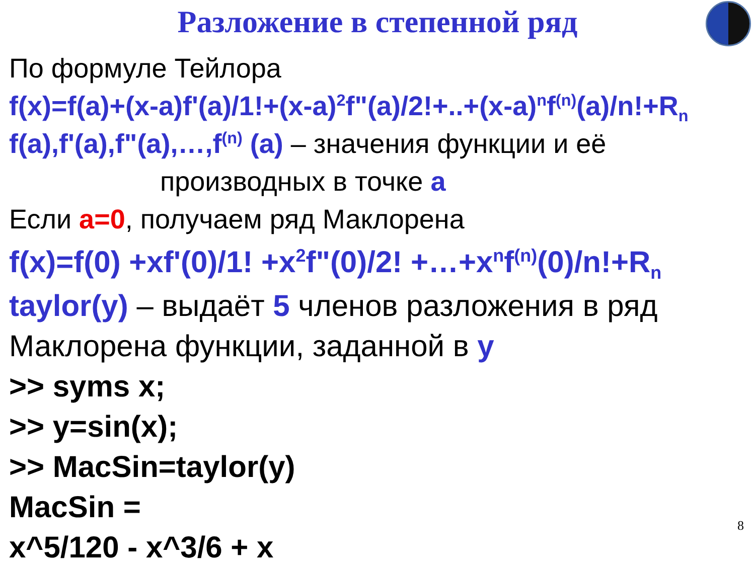Разложение в степенной ряд
По формуле Тейлора
f(x)=f(a)+(x-a)f'(a)/1!+(x-a)<sup>2</sup>f"(a)/2!+..+(x-a)<sup>n</sup>f<sup>(n)</sup>(a)/n!+R<sub>n</sub>
f(a),f'(a),f"(a),…,f<sup>(n)</sup> (a) – значения функции и её
производных в точке a
Если a=0, получаем ряд Маклорена
f(x)=f(0) +xf'(0)/1! +x<sup>2</sup>f"(0)/2! +…+x<sup>n</sup>f<sup>(n)</sup>(0)/n!+R<sub>n</sub>
taylor(y) – выдаёт 5 членов разложения в ряд
Маклорена функции, заданной в y
>> syms x;
>> y=sin(x);
>> MacSin=taylor(y)
MacSin =
x^5/120 - x^3/6 + x
8